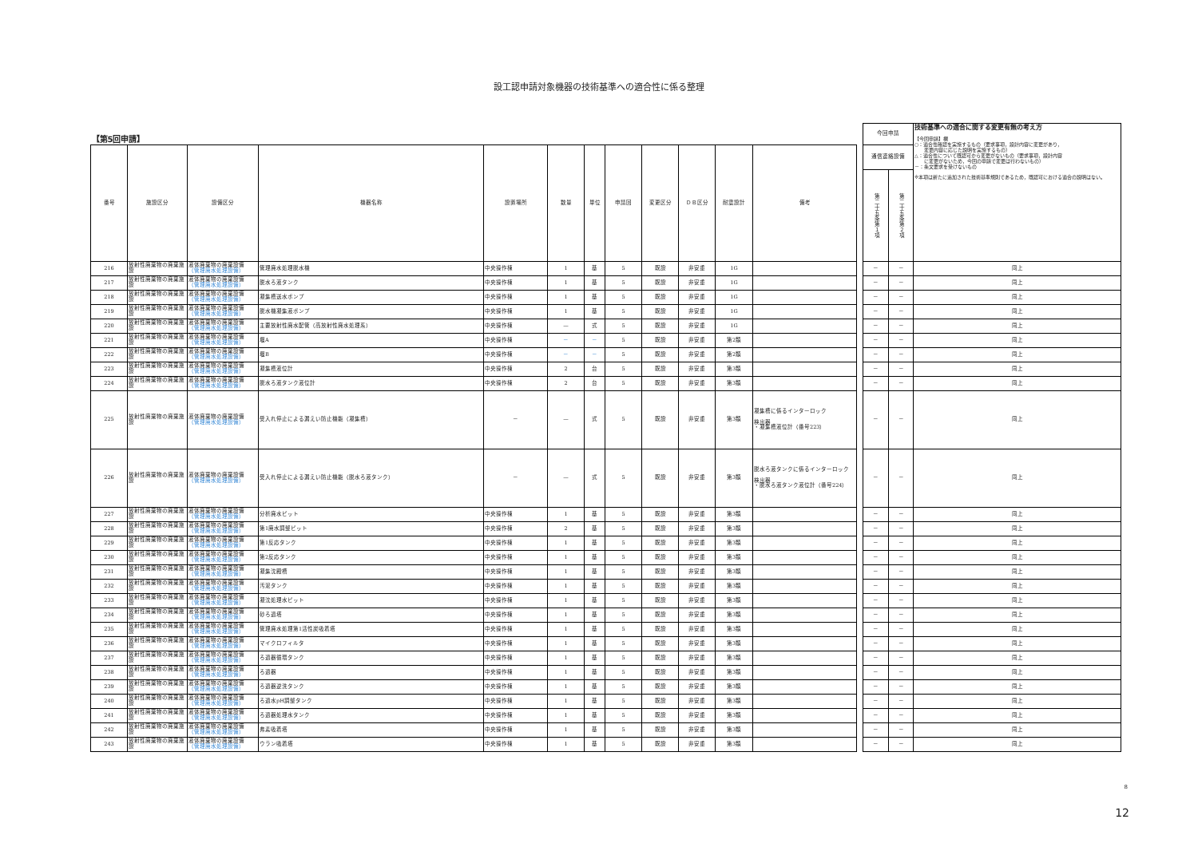設工認申請対象機器の技術基準への適合性に係る整理
| 【第5回申請】 | | | | | | | | | | | | | 今回申請 | | 技術基準への適合に関する変更有無の考え方 【今回申請】欄 ○：適合性確認を実施するもの（要求事項，設計内容に変更があり， 変更内容に応じた説明を実施するもの） △：適合性について既認可から変更がないもの（要求事項，設計内容 に変更がないため，今回の申請で変更は行わないもの） －：条文要求を受けないもの ※本項は新たに追加された技術基準規則であるため，既認可における適合の説明はない。 |
| --- | --- | --- | --- | --- | --- | --- | --- | --- | --- | --- | --- | --- | --- | --- | --- |
| 番号 | 施設区分 | 設備区分 | 機器名称 | 設置場所 | 数量 | 単位 | 申請回 | 変更区分 | ＤＢ区分 | 耐震設計 | 備考 | | 通信連絡設備 | | |
| | | | | | | | | | | | | | 第二十五条第１項 | 第二十五条第２項 | |
| 216 | 放射性廃棄物の廃棄施設 | 液体廃棄物の廃棄設備 （管理廃水処理設備） | 管理廃水処理脱水機 | 中央操作棟 | 1 | 基 | 5 | 既設 | 非安重 | 1G | | | － | － | 同上 |
| 217 | 放射性廃棄物の廃棄施設 | 液体廃棄物の廃棄設備 （管理廃水処理設備） | 脱水ろ液タンク | 中央操作棟 | 1 | 基 | 5 | 既設 | 非安重 | 1G | | | － | － | 同上 |
| 218 | 放射性廃棄物の廃棄施設 | 液体廃棄物の廃棄設備 （管理廃水処理設備） | 凝集槽送水ポンプ | 中央操作棟 | 1 | 基 | 5 | 既設 | 非安重 | 1G | | | － | － | 同上 |
| 219 | 放射性廃棄物の廃棄施設 | 液体廃棄物の廃棄設備 （管理廃水処理設備） | 脱水機凝集液ポンプ | 中央操作棟 | 1 | 基 | 5 | 既設 | 非安重 | 1G | | | － | － | 同上 |
| 220 | 放射性廃棄物の廃棄施設 | 液体廃棄物の廃棄設備 （管理廃水処理設備） | 主要放射性廃水配管（高放射性廃水処理系） | 中央操作棟 | — | 式 | 5 | 既設 | 非安重 | 1G | | | － | － | 同上 |
| 221 | 放射性廃棄物の廃棄施設 | 液体廃棄物の廃棄設備 （管理廃水処理設備） | 堰A | 中央操作棟 | － | － | 5 | 既設 | 非安重 | 第2類 | | | － | － | 同上 |
| 222 | 放射性廃棄物の廃棄施設 | 液体廃棄物の廃棄設備 （管理廃水処理設備） | 堰B | 中央操作棟 | － | － | 5 | 既設 | 非安重 | 第2類 | | | － | － | 同上 |
| 223 | 放射性廃棄物の廃棄施設 | 液体廃棄物の廃棄設備 （管理廃水処理設備） | 凝集槽液位計 | 中央操作棟 | 2 | 台 | 5 | 既設 | 非安重 | 第3類 | | | － | － | 同上 |
| 224 | 放射性廃棄物の廃棄施設 | 液体廃棄物の廃棄設備 （管理廃水処理設備） | 脱水ろ液タンク液位計 | 中央操作棟 | 2 | 台 | 5 | 既設 | 非安重 | 第3類 | | | － | － | 同上 |
| 225 | 放射性廃棄物の廃棄施設 | 液体廃棄物の廃棄設備 （管理廃水処理設備） | 受入れ停止による漏えい防止機能（凝集槽） | － | — | 式 | 5 | 既設 | 非安重 | 第3類 | 凝集槽に係るインターロック 検出器 ・凝集槽液位計（番号223） | | － | － | 同上 |
| 226 | 放射性廃棄物の廃棄施設 | 液体廃棄物の廃棄設備 （管理廃水処理設備） | 受入れ停止による漏えい防止機能（脱水ろ液タンク） | － | — | 式 | 5 | 既設 | 非安重 | 第3類 | 脱水ろ液タンクに係るインターロック 検出器 ・脱水ろ液タンク液位計（番号224） | | － | － | 同上 |
| 227 | 放射性廃棄物の廃棄施設 | 液体廃棄物の廃棄設備 （管理廃水処理設備） | 分析廃水ピット | 中央操作棟 | 1 | 基 | 5 | 既設 | 非安重 | 第3類 | | | － | － | 同上 |
| 228 | 放射性廃棄物の廃棄施設 | 液体廃棄物の廃棄設備 （管理廃水処理設備） | 第1廃水調整ピット | 中央操作棟 | 2 | 基 | 5 | 既設 | 非安重 | 第3類 | | | － | － | 同上 |
| 229 | 放射性廃棄物の廃棄施設 | 液体廃棄物の廃棄設備 （管理廃水処理設備） | 第1反応タンク | 中央操作棟 | 1 | 基 | 5 | 既設 | 非安重 | 第3類 | | | － | － | 同上 |
| 230 | 放射性廃棄物の廃棄施設 | 液体廃棄物の廃棄設備 （管理廃水処理設備） | 第2反応タンク | 中央操作棟 | 1 | 基 | 5 | 既設 | 非安重 | 第3類 | | | － | － | 同上 |
| 231 | 放射性廃棄物の廃棄施設 | 液体廃棄物の廃棄設備 （管理廃水処理設備） | 凝集沈殿槽 | 中央操作棟 | 1 | 基 | 5 | 既設 | 非安重 | 第3類 | | | － | － | 同上 |
| 232 | 放射性廃棄物の廃棄施設 | 液体廃棄物の廃棄設備 （管理廃水処理設備） | 汚泥タンク | 中央操作棟 | 1 | 基 | 5 | 既設 | 非安重 | 第3類 | | | － | － | 同上 |
| 233 | 放射性廃棄物の廃棄施設 | 液体廃棄物の廃棄設備 （管理廃水処理設備） | 凝沈処理水ピット | 中央操作棟 | 1 | 基 | 5 | 既設 | 非安重 | 第3類 | | | － | － | 同上 |
| 234 | 放射性廃棄物の廃棄施設 | 液体廃棄物の廃棄設備 （管理廃水処理設備） | 砂ろ過塔 | 中央操作棟 | 1 | 基 | 5 | 既設 | 非安重 | 第3類 | | | － | － | 同上 |
| 235 | 放射性廃棄物の廃棄施設 | 液体廃棄物の廃棄設備 （管理廃水処理設備） | 管理廃水処理第1活性炭吸着塔 | 中央操作棟 | 1 | 基 | 5 | 既設 | 非安重 | 第3類 | | | － | － | 同上 |
| 236 | 放射性廃棄物の廃棄施設 | 液体廃棄物の廃棄設備 （管理廃水処理設備） | マイクロフィルタ | 中央操作棟 | 1 | 基 | 5 | 既設 | 非安重 | 第3類 | | | － | － | 同上 |
| 237 | 放射性廃棄物の廃棄施設 | 液体廃棄物の廃棄設備 （管理廃水処理設備） | ろ過器循環タンク | 中央操作棟 | 1 | 基 | 5 | 既設 | 非安重 | 第3類 | | | － | － | 同上 |
| 238 | 放射性廃棄物の廃棄施設 | 液体廃棄物の廃棄設備 （管理廃水処理設備） | ろ過器 | 中央操作棟 | 1 | 基 | 5 | 既設 | 非安重 | 第3類 | | | － | － | 同上 |
| 239 | 放射性廃棄物の廃棄施設 | 液体廃棄物の廃棄設備 （管理廃水処理設備） | ろ過器逆洗タンク | 中央操作棟 | 1 | 基 | 5 | 既設 | 非安重 | 第3類 | | | － | － | 同上 |
| 240 | 放射性廃棄物の廃棄施設 | 液体廃棄物の廃棄設備 （管理廃水処理設備） | ろ過水pH調整タンク | 中央操作棟 | 1 | 基 | 5 | 既設 | 非安重 | 第3類 | | | － | － | 同上 |
| 241 | 放射性廃棄物の廃棄施設 | 液体廃棄物の廃棄設備 （管理廃水処理設備） | ろ過器処理水タンク | 中央操作棟 | 1 | 基 | 5 | 既設 | 非安重 | 第3類 | | | － | － | 同上 |
| 242 | 放射性廃棄物の廃棄施設 | 液体廃棄物の廃棄設備 （管理廃水処理設備） | 弗素吸着塔 | 中央操作棟 | 1 | 基 | 5 | 既設 | 非安重 | 第3類 | | | － | － | 同上 |
| 243 | 放射性廃棄物の廃棄施設 | 液体廃棄物の廃棄設備 （管理廃水処理設備） | ウラン吸着塔 | 中央操作棟 | 1 | 基 | 5 | 既設 | 非安重 | 第3類 | | | － | － | 同上 |
8
12